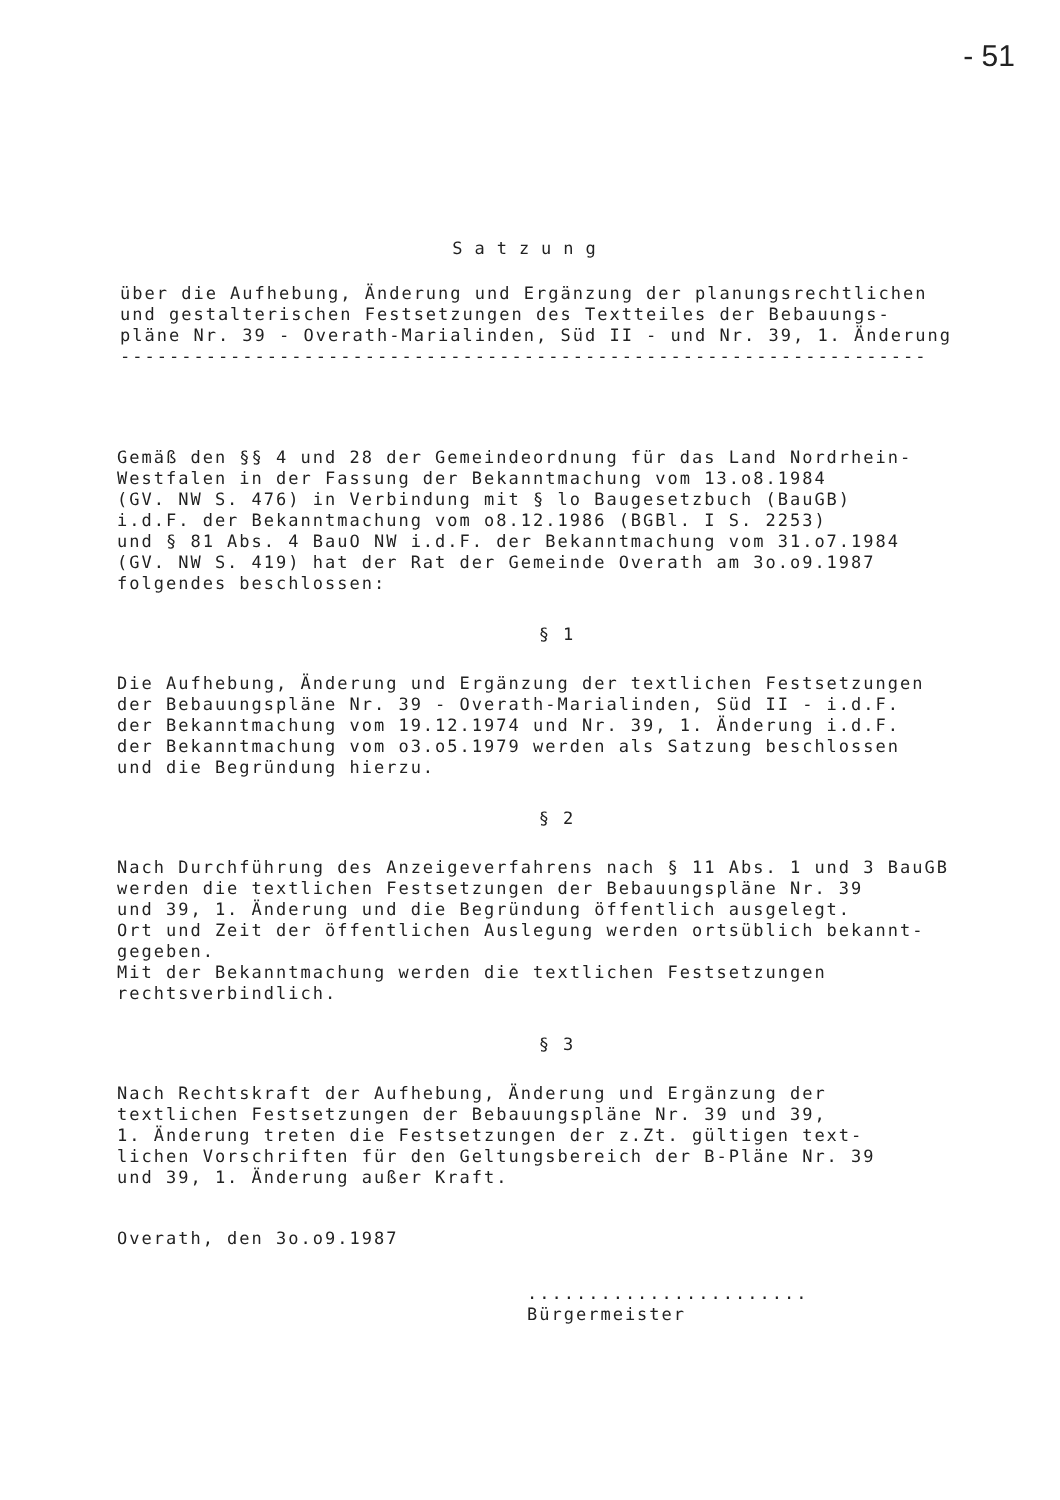- 51
Satzung
über die Aufhebung, Änderung und Ergänzung der planungsrechtlichen
und gestalterischen Festsetzungen des Textteiles der Bebauungs-
pläne Nr. 39 - Overath-Marialinden, Süd II - und Nr. 39, 1. Änderung
------------------------------------------------------------------
Gemäß den §§ 4 und 28 der Gemeindeordnung für das Land Nordrhein-
Westfalen in der Fassung der Bekanntmachung vom 13.o8.1984
(GV. NW S. 476) in Verbindung mit § lo Baugesetzbuch (BauGB)
i.d.F. der Bekanntmachung vom o8.12.1986 (BGBl. I S. 2253)
und § 81 Abs. 4 BauO NW i.d.F. der Bekanntmachung vom 31.o7.1984
(GV. NW S. 419) hat der Rat der Gemeinde Overath am 3o.o9.1987
folgendes beschlossen:
§ 1
Die Aufhebung, Änderung und Ergänzung der textlichen Festsetzungen
der Bebauungspläne Nr. 39 - Overath-Marialinden, Süd II - i.d.F.
der Bekanntmachung vom 19.12.1974 und Nr. 39, 1. Änderung i.d.F.
der Bekanntmachung vom o3.o5.1979 werden als Satzung beschlossen
und die Begründung hierzu.
§ 2
Nach Durchführung des Anzeigeverfahrens nach § 11 Abs. 1 und 3 BauGB
werden die textlichen Festsetzungen der Bebauungspläne Nr. 39
und 39, 1. Änderung und die Begründung öffentlich ausgelegt.
Ort und Zeit der öffentlichen Auslegung werden ortsüblich bekannt-
gegeben.
Mit der Bekanntmachung werden die textlichen Festsetzungen
rechtsverbindlich.
§ 3
Nach Rechtskraft der Aufhebung, Änderung und Ergänzung der
textlichen Festsetzungen der Bebauungspläne Nr. 39 und 39,
1. Änderung treten die Festsetzungen der z.Zt. gültigen text-
lichen Vorschriften für den Geltungsbereich der B-Pläne Nr. 39
und 39, 1. Änderung außer Kraft.
Overath, den 3o.o9.1987
.......................
Bürgermeister